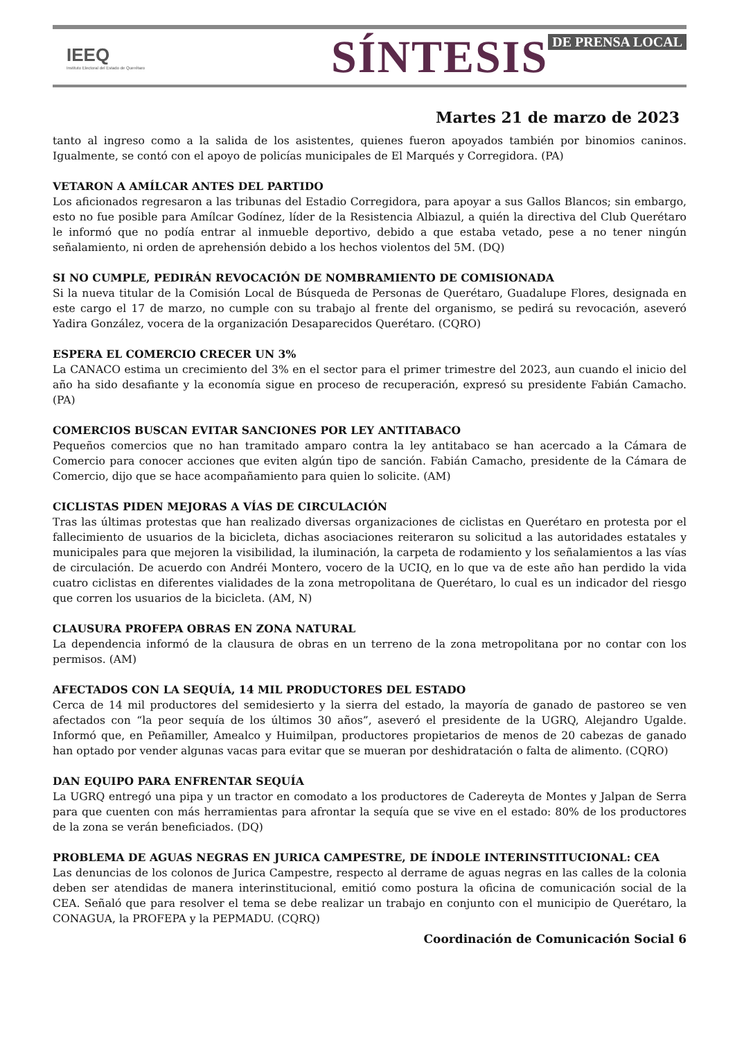IEEQ
Instituto Electoral del Estado de Querétaro
SÍNTESIS DE PRENSA LOCAL
Martes 21 de marzo de 2023
tanto al ingreso como a la salida de los asistentes, quienes fueron apoyados también por binomios caninos. Igualmente, se contó con el apoyo de policías municipales de El Marqués y Corregidora. (PA)
VETARON A AMÍLCAR ANTES DEL PARTIDO
Los aficionados regresaron a las tribunas del Estadio Corregidora, para apoyar a sus Gallos Blancos; sin embargo, esto no fue posible para Amílcar Godínez, líder de la Resistencia Albiazul, a quién la directiva del Club Querétaro le informó que no podía entrar al inmueble deportivo, debido a que estaba vetado, pese a no tener ningún señalamiento, ni orden de aprehensión debido a los hechos violentos del 5M. (DQ)
SI NO CUMPLE, PEDIRÁN REVOCACIÓN DE NOMBRAMIENTO DE COMISIONADA
Si la nueva titular de la Comisión Local de Búsqueda de Personas de Querétaro, Guadalupe Flores, designada en este cargo el 17 de marzo, no cumple con su trabajo al frente del organismo, se pedirá su revocación, aseveró Yadira González, vocera de la organización Desaparecidos Querétaro. (CQRO)
ESPERA EL COMERCIO CRECER UN 3%
La CANACO estima un crecimiento del 3% en el sector para el primer trimestre del 2023, aun cuando el inicio del año ha sido desafiante y la economía sigue en proceso de recuperación, expresó su presidente Fabián Camacho. (PA)
COMERCIOS BUSCAN EVITAR SANCIONES POR LEY ANTITABACO
Pequeños comercios que no han tramitado amparo contra la ley antitabaco se han acercado a la Cámara de Comercio para conocer acciones que eviten algún tipo de sanción. Fabián Camacho, presidente de la Cámara de Comercio, dijo que se hace acompañamiento para quien lo solicite. (AM)
CICLISTAS PIDEN MEJORAS A VÍAS DE CIRCULACIÓN
Tras las últimas protestas que han realizado diversas organizaciones de ciclistas en Querétaro en protesta por el fallecimiento de usuarios de la bicicleta, dichas asociaciones reiteraron su solicitud a las autoridades estatales y municipales para que mejoren la visibilidad, la iluminación, la carpeta de rodamiento y los señalamientos a las vías de circulación. De acuerdo con Andréi Montero, vocero de la UCIQ, en lo que va de este año han perdido la vida cuatro ciclistas en diferentes vialidades de la zona metropolitana de Querétaro, lo cual es un indicador del riesgo que corren los usuarios de la bicicleta. (AM, N)
CLAUSURA PROFEPA OBRAS EN ZONA NATURAL
La dependencia informó de la clausura de obras en un terreno de la zona metropolitana por no contar con los permisos. (AM)
AFECTADOS CON LA SEQUÍA, 14 MIL PRODUCTORES DEL ESTADO
Cerca de 14 mil productores del semidesierto y la sierra del estado, la mayoría de ganado de pastoreo se ven afectados con “la peor sequía de los últimos 30 años”, aseveró el presidente de la UGRQ, Alejandro Ugalde. Informó que, en Peñamiller, Amealco y Huimilpan, productores propietarios de menos de 20 cabezas de ganado han optado por vender algunas vacas para evitar que se mueran por deshidratación o falta de alimento. (CQRO)
DAN EQUIPO PARA ENFRENTAR SEQUÍA
La UGRQ entregó una pipa y un tractor en comodato a los productores de Cadereyta de Montes y Jalpan de Serra para que cuenten con más herramientas para afrontar la sequía que se vive en el estado: 80% de los productores de la zona se verán beneficiados. (DQ)
PROBLEMA DE AGUAS NEGRAS EN JURICA CAMPESTRE, DE ÍNDOLE INTERINSTITUCIONAL: CEA
Las denuncias de los colonos de Jurica Campestre, respecto al derrame de aguas negras en las calles de la colonia deben ser atendidas de manera interinstitucional, emitió como postura la oficina de comunicación social de la CEA. Señaló que para resolver el tema se debe realizar un trabajo en conjunto con el municipio de Querétaro, la CONAGUA, la PROFEPA y la PEPMADU. (CQRQ)
Coordinación de Comunicación Social 6